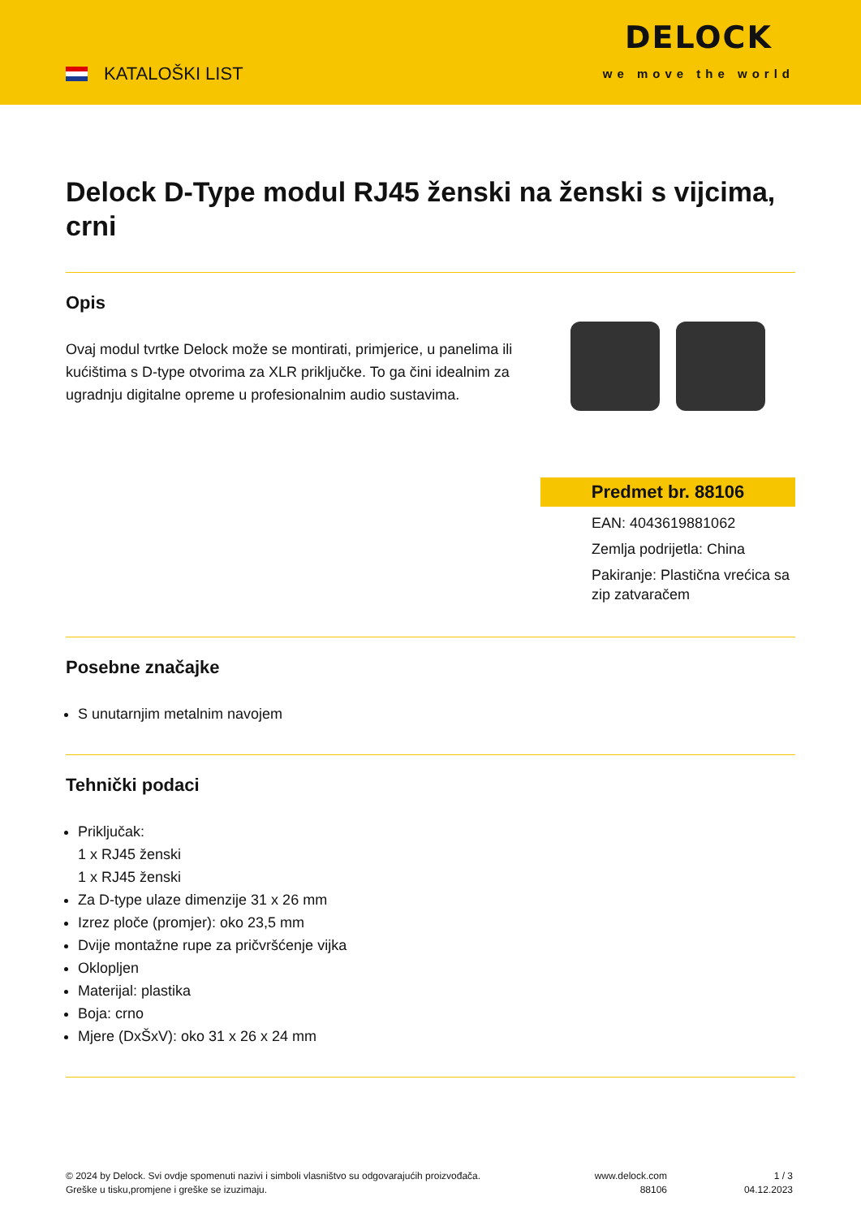KATALOŠKI LIST
DELOCK
we move the world
Delock D-Type modul RJ45 ženski na ženski s vijcima, crni
Opis
Ovaj modul tvrtke Delock može se montirati, primjerice, u panelima ili kućištima s D-type otvorima za XLR priključke. To ga čini idealnim za ugradnju digitalne opreme u profesionalnim audio sustavima.
Predmet br. 88106
EAN: 4043619881062
Zemlja podrijetla: China
Pakiranje: Plastična vrećica sa zip zatvaračem
Posebne značajke
S unutarnjim metalnim navojem
Tehnički podaci
Priključak:
1 x RJ45 ženski
1 x RJ45 ženski
Za D-type ulaze dimenzije 31 x 26 mm
Izrez ploče (promjer): oko 23,5 mm
Dvije montažne rupe za pričvršćenje vijka
Oklopljen
Materijal: plastika
Boja: crno
Mjere (DxŠxV): oko 31 x 26 x 24 mm
© 2024 by Delock. Svi ovdje spomenuti nazivi i simboli vlasništvo su odgovarajućih proizvođača.
Greške u tisku,promjene i greške se izuzimaju.
www.delock.com
88106
1 / 3
04.12.2023